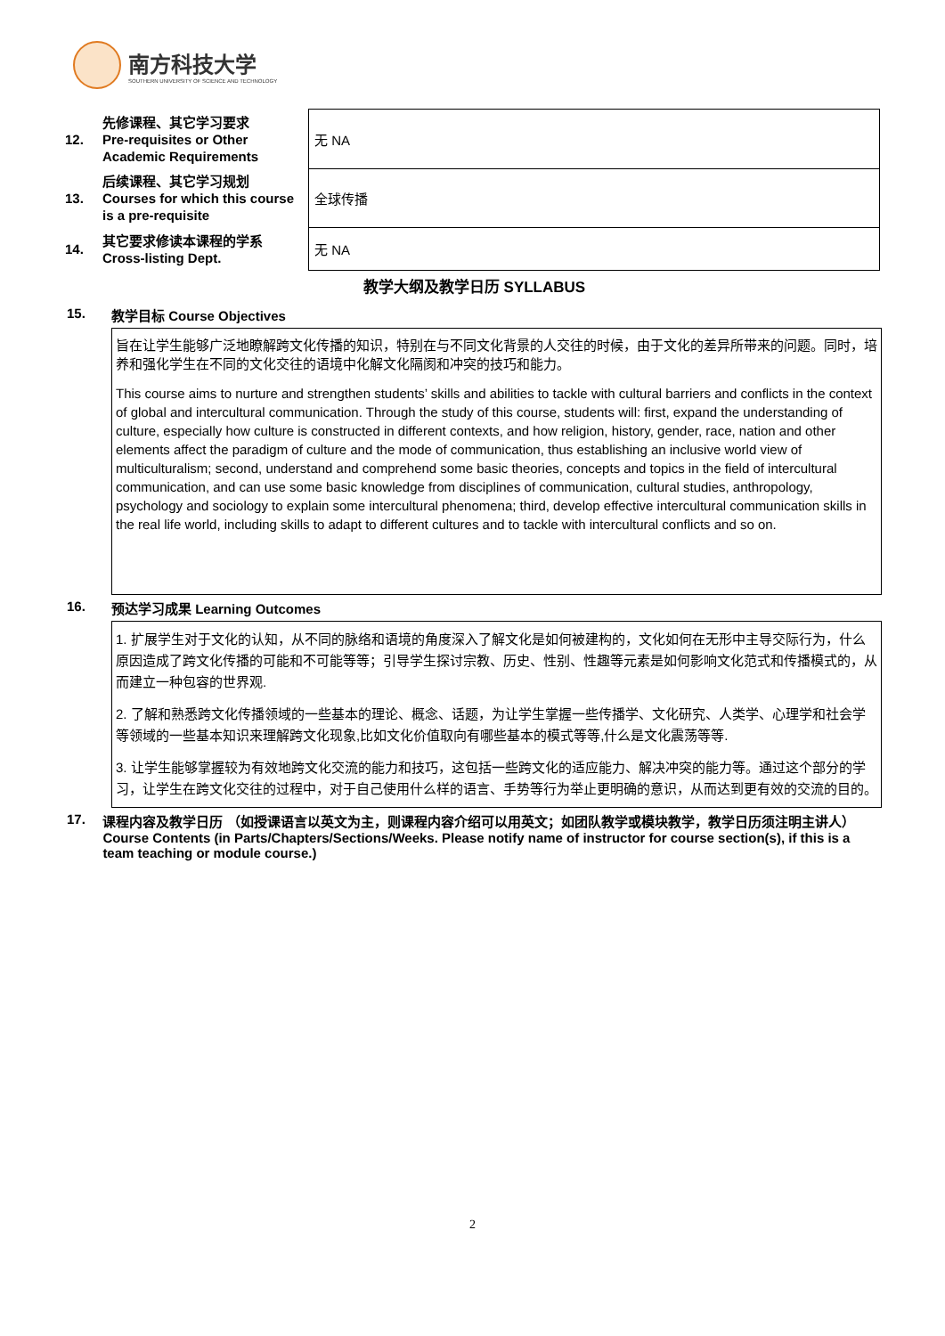南方科技大学
SOUTHERN UNIVERSITY OF SCIENCE AND TECHNOLOGY
| 12. | 先修课程、其它学习要求 Pre-requisites or Other Academic Requirements | 无 NA |
| 13. | 后续课程、其它学习规划 Courses for which this course is a pre-requisite | 全球传播 |
| 14. | 其它要求修读本课程的学系 Cross-listing Dept. | 无 NA |
教学大纲及教学日历 SYLLABUS
15. 教学目标 Course Objectives
旨在让学生能够广泛地瞭解跨文化传播的知识，特别在与不同文化背景的人交往的时候，由于文化的差异所带来的问题。同时，培养和强化学生在不同的文化交往的语境中化解文化隔阂和冲突的技巧和能力。
This course aims to nurture and strengthen students’ skills and abilities to tackle with cultural barriers and conflicts in the context of global and intercultural communication. Through the study of this course, students will: first, expand the understanding of culture, especially how culture is constructed in different contexts, and how religion, history, gender, race, nation and other elements affect the paradigm of culture and the mode of communication, thus establishing an inclusive world view of multiculturalism; second, understand and comprehend some basic theories, concepts and topics in the field of intercultural communication, and can use some basic knowledge from disciplines of communication, cultural studies, anthropology, psychology and sociology to explain some intercultural phenomena; third, develop effective intercultural communication skills in the real life world, including skills to adapt to different cultures and to tackle with intercultural conflicts and so on.
16. 预达学习成果 Learning Outcomes
1. 扩展学生对于文化的认知，从不同的脉络和语境的角度深入了解文化是如何被建构的，文化如何在无形中主导交际行为，什么原因造成了跨文化传播的可能和不可能等等；引导学生探讨宗教、历史、性别、性趣等元素是如何影响文化范式和传播模式的，从而建立一种包容的世界观.
2. 了解和熟悉跨文化传播领域的一些基本的理论、概念、话题，为让学生掌握一些传播学、文化研究、人类学、心理学和社会学等领域的一些基本知识来理解跨文化现象,比如文化价值取向有哪些基本的模式等等,什么是文化震荡等等.
3. 让学生能够掌握较为有效地跨文化交流的能力和技巧，这包括一些跨文化的适应能力、解决冲突的能力等。通过这个部分的学习，让学生在跨文化交往的过程中，对于自己使用什么样的语言、手势等行为举止更明确的意识，从而达到更有效的交流的目的。
17. 课程内容及教学日历 （如授课语言以英文为主，则课程内容介绍可以用英文；如团队教学或模块教学，教学日历须注明主讲人）
Course Contents (in Parts/Chapters/Sections/Weeks. Please notify name of instructor for course section(s), if this is a team teaching or module course.)
2